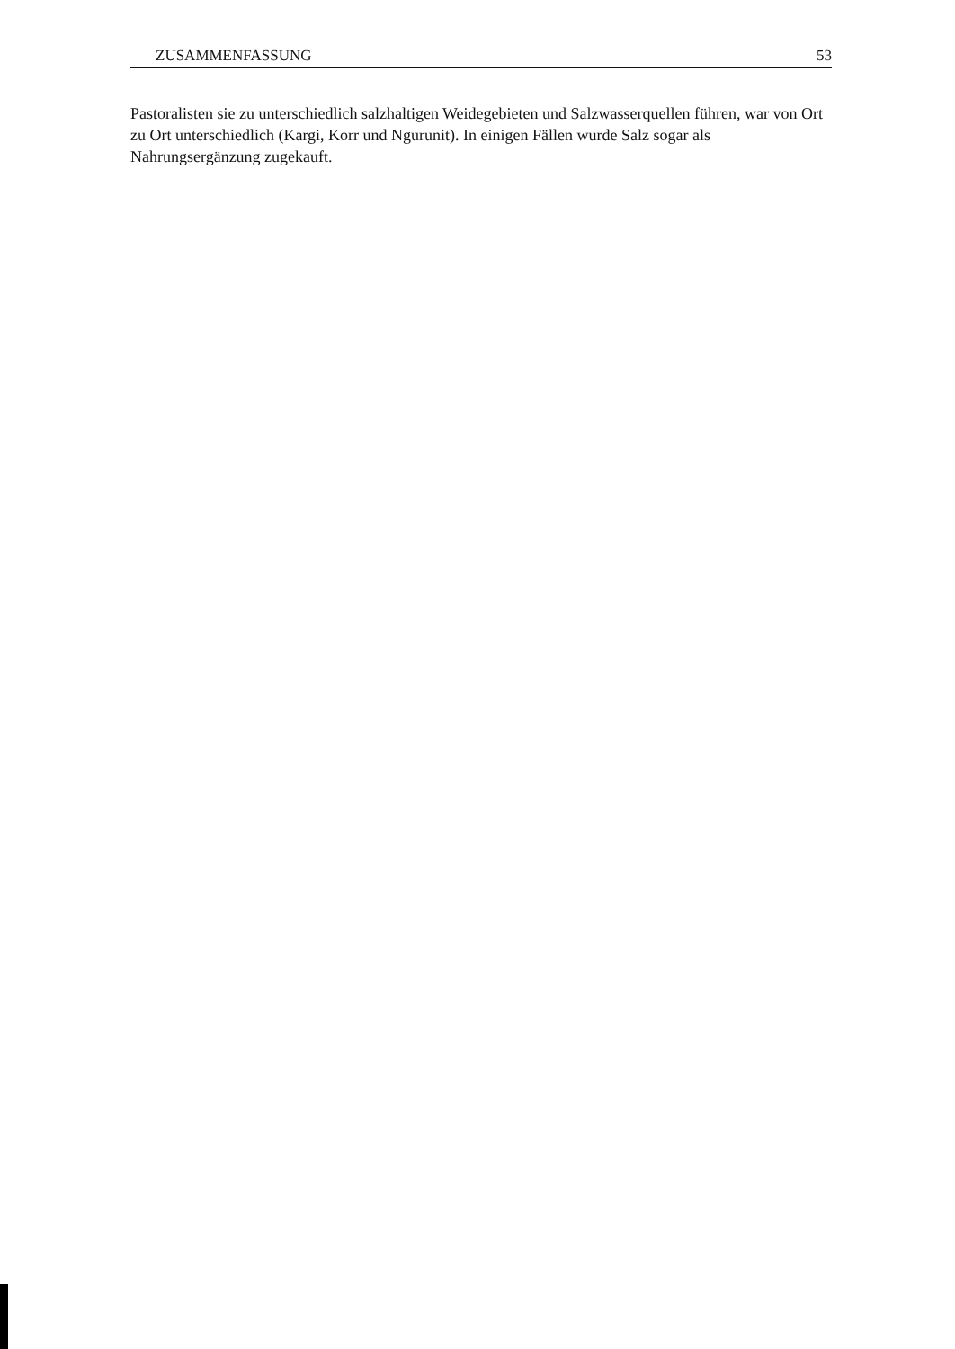ZUSAMMENFASSUNG 53
Pastoralisten sie zu unterschiedlich salzhaltigen Weidegebieten und Salzwasserquellen führen, war von Ort zu Ort unterschiedlich (Kargi, Korr und Ngurunit). In einigen Fällen wurde Salz sogar als Nahrungsergänzung zugekauft.